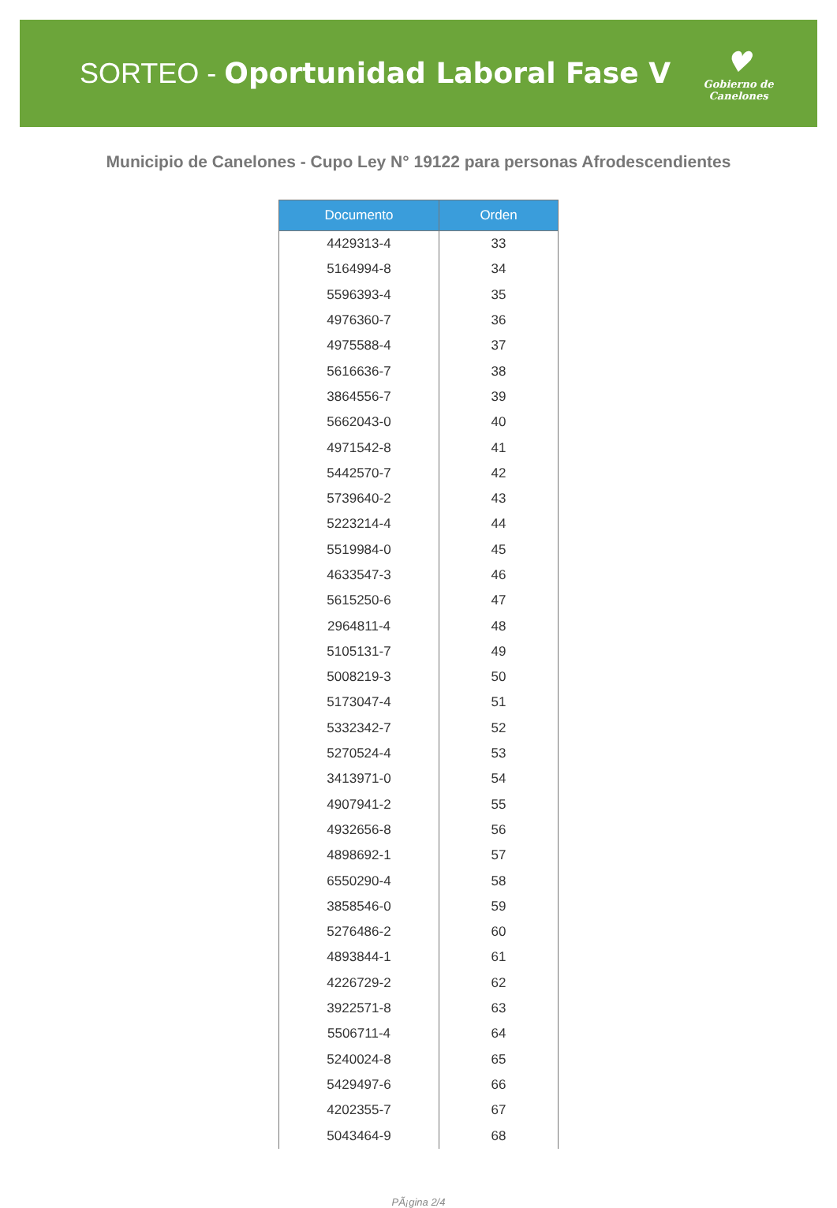SORTEO - Oportunidad Laboral Fase V
♥
Gobierno de
Canelones
Municipio de Canelones - Cupo Ley N° 19122 para personas Afrodescendientes
| Documento | Orden |
| --- | --- |
| 4429313-4 | 33 |
| 5164994-8 | 34 |
| 5596393-4 | 35 |
| 4976360-7 | 36 |
| 4975588-4 | 37 |
| 5616636-7 | 38 |
| 3864556-7 | 39 |
| 5662043-0 | 40 |
| 4971542-8 | 41 |
| 5442570-7 | 42 |
| 5739640-2 | 43 |
| 5223214-4 | 44 |
| 5519984-0 | 45 |
| 4633547-3 | 46 |
| 5615250-6 | 47 |
| 2964811-4 | 48 |
| 5105131-7 | 49 |
| 5008219-3 | 50 |
| 5173047-4 | 51 |
| 5332342-7 | 52 |
| 5270524-4 | 53 |
| 3413971-0 | 54 |
| 4907941-2 | 55 |
| 4932656-8 | 56 |
| 4898692-1 | 57 |
| 6550290-4 | 58 |
| 3858546-0 | 59 |
| 5276486-2 | 60 |
| 4893844-1 | 61 |
| 4226729-2 | 62 |
| 3922571-8 | 63 |
| 5506711-4 | 64 |
| 5240024-8 | 65 |
| 5429497-6 | 66 |
| 4202355-7 | 67 |
| 5043464-9 | 68 |
PÃ¡gina 2/4